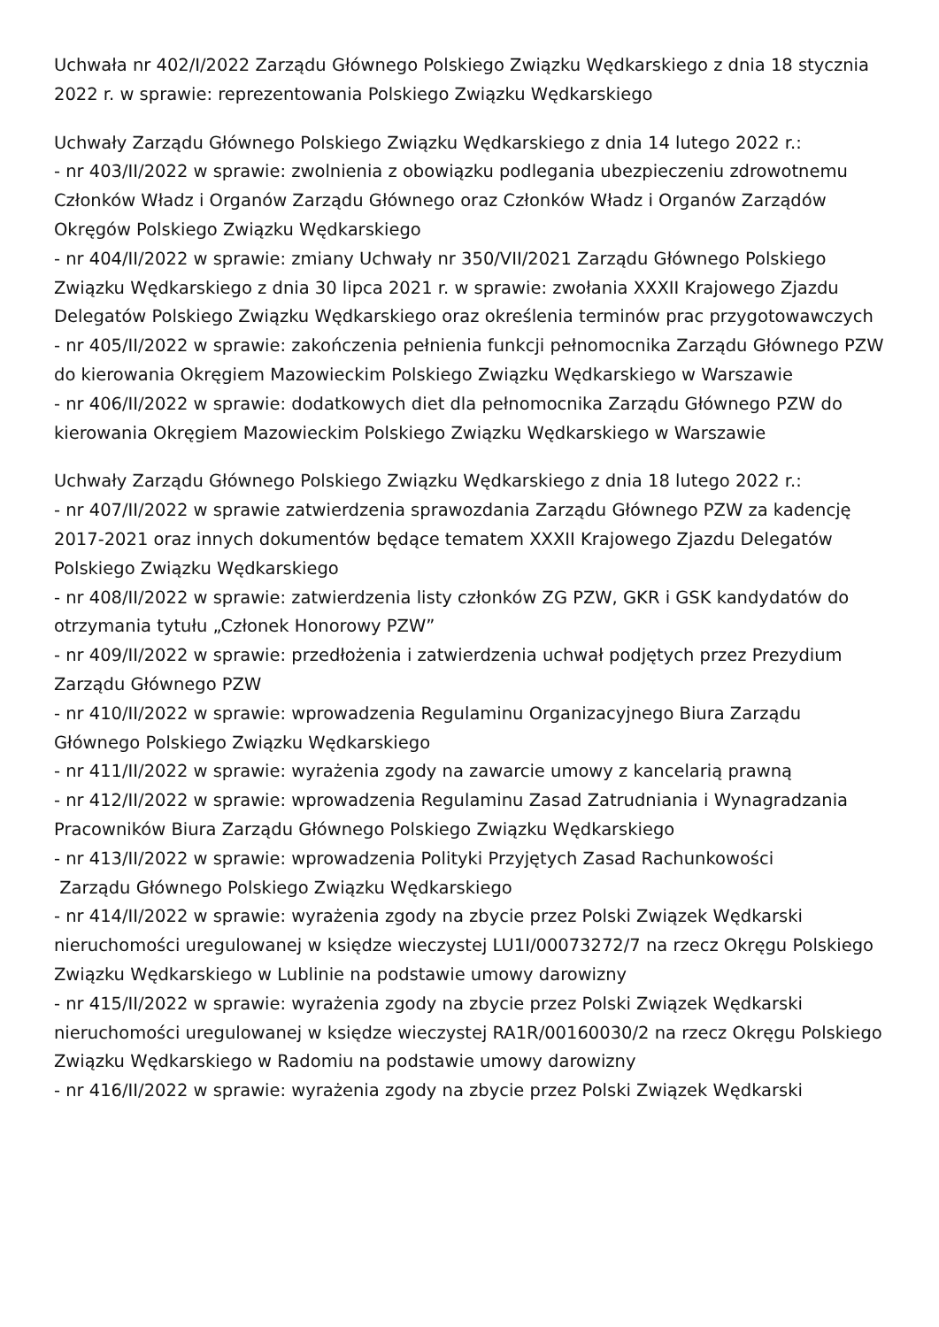Uchwała nr 402/I/2022 Zarządu Głównego Polskiego Związku Wędkarskiego z dnia 18 stycznia 2022 r. w sprawie: reprezentowania Polskiego Związku Wędkarskiego
Uchwały Zarządu Głównego Polskiego Związku Wędkarskiego z dnia 14 lutego 2022 r.:
- nr 403/II/2022 w sprawie: zwolnienia z obowiązku podlegania ubezpieczeniu zdrowotnemu Członków Władz i Organów Zarządu Głównego oraz Członków Władz i Organów Zarządów Okręgów Polskiego Związku Wędkarskiego
- nr 404/II/2022 w sprawie: zmiany Uchwały nr 350/VII/2021 Zarządu Głównego Polskiego Związku Wędkarskiego z dnia 30 lipca 2021 r. w sprawie: zwołania XXXII Krajowego Zjazdu Delegatów Polskiego Związku Wędkarskiego oraz określenia terminów prac przygotowawczych
- nr 405/II/2022 w sprawie: zakończenia pełnienia funkcji pełnomocnika Zarządu Głównego PZW do kierowania Okręgiem Mazowieckim Polskiego Związku Wędkarskiego w Warszawie
- nr 406/II/2022 w sprawie: dodatkowych diet dla pełnomocnika Zarządu Głównego PZW do kierowania Okręgiem Mazowieckim Polskiego Związku Wędkarskiego w Warszawie
Uchwały Zarządu Głównego Polskiego Związku Wędkarskiego z dnia 18 lutego 2022 r.:
- nr 407/II/2022 w sprawie zatwierdzenia sprawozdania Zarządu Głównego PZW za kadencję 2017-2021 oraz innych dokumentów będące tematem XXXII Krajowego Zjazdu Delegatów Polskiego Związku Wędkarskiego
- nr 408/II/2022 w sprawie: zatwierdzenia listy członków ZG PZW, GKR i GSK kandydatów do otrzymania tytułu „Członek Honorowy PZW”
- nr 409/II/2022 w sprawie: przedłożenia i zatwierdzenia uchwał podjętych przez Prezydium Zarządu Głównego PZW
- nr 410/II/2022 w sprawie: wprowadzenia Regulaminu Organizacyjnego Biura Zarządu Głównego Polskiego Związku Wędkarskiego
- nr 411/II/2022 w sprawie: wyrażenia zgody na zawarcie umowy z kancelarią prawną
- nr 412/II/2022 w sprawie: wprowadzenia Regulaminu Zasad Zatrudniania i Wynagradzania Pracowników Biura Zarządu Głównego Polskiego Związku Wędkarskiego
- nr 413/II/2022 w sprawie: wprowadzenia Polityki Przyjętych Zasad Rachunkowości
Zarządu Głównego Polskiego Związku Wędkarskiego
- nr 414/II/2022 w sprawie: wyrażenia zgody na zbycie przez Polski Związek Wędkarski nieruchomości uregulowanej w księdze wieczystej LU1I/00073272/7 na rzecz Okręgu Polskiego Związku Wędkarskiego w Lublinie na podstawie umowy darowizny
- nr 415/II/2022 w sprawie: wyrażenia zgody na zbycie przez Polski Związek Wędkarski nieruchomości uregulowanej w księdze wieczystej RA1R/00160030/2 na rzecz Okręgu Polskiego Związku Wędkarskiego w Radomiu na podstawie umowy darowizny
- nr 416/II/2022 w sprawie: wyrażenia zgody na zbycie przez Polski Związek Wędkarski